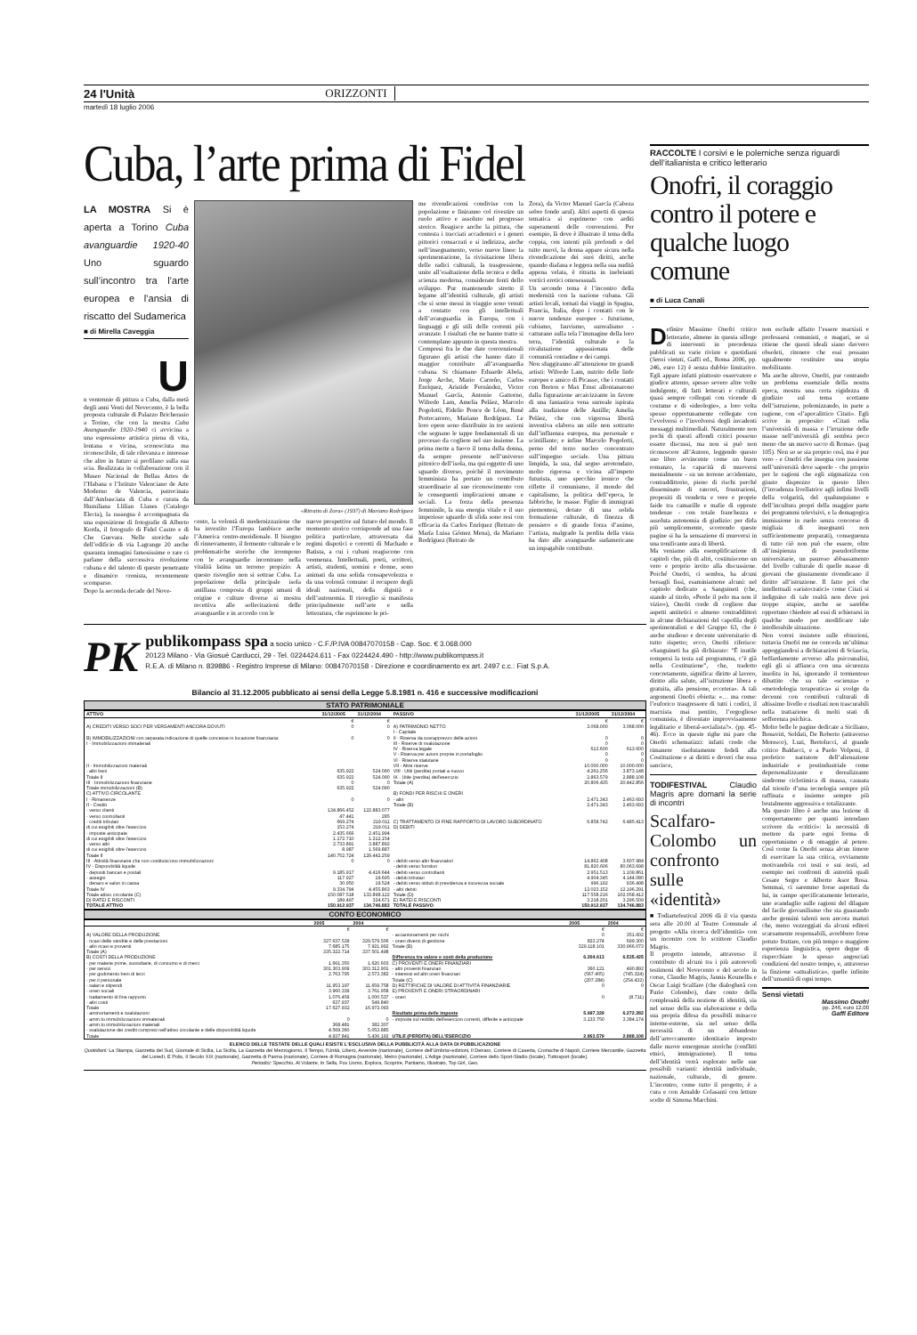24 l'Unità ORIZZONTI
martedì 18 luglio 2006
Cuba, l’arte prima di Fidel
LA MOSTRA Si è aperta a Torino Cuba avanguardie 1920-40 Uno sguardo sull’incontro tra l’arte europea e l’ansia di riscatto del Sudamerica
■ di Mirella Caveggia
U
n ventennio di pittura a Cuba, dalla metà degli anni Venti del Novecento, è la bella proposta culturale di Palazzo Bricherasio a Torino, che con la mostra Cuba Avanguardie 1920-1940 ci avvicina a una espressione artistica piena di vita, lontana e vicina, sconosciuta ma riconoscibile, di tale rilevanza e interesse che altre in futuro si profilano sulla sua scia. Realizzata in collaborazione con il Museo Nacional de Bellas Artes de l’Habana e l’Istituto Valenciano de Arte Moderno de Valencia, patrocinata dall’Ambasciata di Cuba e curata da Humiliana Llilian Llanes (Catalogo Electa), la rassegna è accompagnata da una esposizione di fotografie di Alberto Korda, il fotografo di Fidel Castro e di Che Guevara. Nelle storiche sale dell’edificio di via Lagrange 20 anche quaranta immagini famosissime o rare ci parlano della successiva rivoluzione cubana e del talento di questo penetrante e dinamico cronista, recentemente scomparso.
Dopo la seconda decade del Nove-
«Ritratto di Zora» (1937) di Mariano Rodríguez
cento, la volontà di modernizzazione che ha investito l’Europa lambisce anche l’America centro-meridionale. Il bisogno di rinnovamento, il fermento culturale e le problematiche storiche che irrompono con le avanguardie incontrano nella vitalità latina un terreno propizio. A questo risveglio non si sottrae Cuba. La popolazione della principale isola antillana composta di gruppi umani di origine e culture diverse si mostra recettiva alle sollecitazioni delle avanguardie e in accordo con le
nuove prospettive sul futuro del mondo. Il momento storico corrisponde ad una fase politica particolare, attraversata dai regimi dispotici e corrotti di Machado e Batista, a cui i cubani reagiscono con veemenza. Intellettuali, poeti, scrittori, artisti, studenti, uomini e donne, sono animati da una solida consapevolezza e da una volontà comune: il recupero degli ideali nazionali, della dignità e dell’autonomia. Il risveglio si manifesta principalmente nell’arte e nella letteratura, che esprimono le pri-
me rivendicazioni condivise con la popolazione e finiranno col rivestire un ruolo attivo e assoluto nel progresso storico. Reagisce anche la pittura, che contesta i tracciati accademici e i generi pittorici consacrati e si indirizza, anche nell’insegnamento, verso nuove linee: la sperimentazione, la rivisitazione libera delle radici culturali, la trasgressione, unite all’esaltazione della tecnica e della scienza moderna, considerate fonti dello sviluppo. Pur mantenendo stretto il legame all’identità culturale, gli artisti che si sono messi in viaggio sono venuti a contatto con gli intellettuali dell’avanguardia in Europa, con i linguaggi e gli stili delle correnti più avanzate. I risultati che ne hanno tratto si contemplano appunto in questa mostra.
Compresi fra le due date convenzionali figurano gli artisti che hanno dato il maggior contributo all’avanguardia cubana. Si chiamano Eduardo Abela, Jorge Arche, Mario Carreño, Carlos Enríquez, Aristide Fernández, Victor Manuel García, Antonio Gattorno, Wifredo Lam, Amelia Peláez, Marcelo Pogolotti, Fidelio Ponce de Léon, René Portocarrero, Mariano Rodríguez. Le loro opere sono distribuite in tre sezioni che segnano le tappe fondamentali di un processo da cogliere nel suo insieme. La prima mette a fuoco il tema della donna, da sempre presente nell’universo pittorico dell’isola, ma qui oggetto di uno sguardo diverso, poiché il movimento femminista ha portato un contributo straordinario al suo riconoscimento con le conseguenti implicazioni umane e sociali. La forza della presenza femminile, la sua energia vitale e il suo imperioso sguardo di sfida sono resi con efficacia da Carlos Enríquez (Retrato de María Luisa Gómez Mena), da Mariano Rodríguez (Retrato de
Zora), da Victor Manuel García (Cabeza sobre fondo azul). Altri aspetti di questa tematica si esprimono con arditi superamenti delle convenzioni. Per esempio, là dove è illustrato il tema della coppia, con intenti più profondi e del tutto nuovi, la donna appare sicura nella rivendicazione dei suoi diritti, anche quando diafana e leggera nella sua nudità appena velata, è ritratta in inebrianti vortici erotici omosessuali.
Un secondo tema è l’incontro della modernità con la nazione cubana. Gli artisti locali, tornati dai viaggi in Spagna, Francia, Italia, dopo i contatti con le nuove tendenze europee - futurismo, cubismo, fauvismo, surrealismo - catturano sulla tela l’immagine della loro terra, l’identità culturale e la rivalutazione appassionata delle comunità contadine e dei campi.
Non sfuggiranno all’attenzione tre grandi artisti: Wifredo Lam, nutrito delle linfe europee e amico di Picasso, che i contatti con Breton e Max Ernst allontanarono dalla figurazione arcaicizzante in favore di una fantastica vena surreale ispirata alla tradizione delle Antille; Amelia Peláez, che con vigorosa libertà inventiva elabora un stile non sottratto dall’influenza europea, ma personale e scintillante; e infine Marcelo Pogolotti, perno del terzo nucleo concentrato sull’impegno sociale. Una pittura limpida, la sua, dal segno arrotondato, molto rigorosa e vicina all’impeto futurista, uno specchio ironico che riflette il comunismo, il mondo del capitalismo, la politica dell’epoca, le fabbriche, le masse. Figlio di immigrati piemontesi, dotato di una solida formazione culturale, di finezza di pensiero e di grande forza d’animo, l’artista, malgrado la perdita della vista ha dato alle avanguardie sudamericane un impagabile contributo.
PK
publikompass spa a socio unico - C.F./P.IVA 00847070158 - Cap. Soc. € 3.068.000
20123 Milano - Via Giosuè Carducci, 29 - Tel. 0224424.611 - Fax 0224424.490 - http://www.publikompass.it
R.E.A. di Milano n. 839886 - Registro Imprese di Milano: 00847070158 - Direzione e coordinamento ex art. 2497 c.c.: Fiat S.p.A.
Bilancio al 31.12.2005 pubblicato ai sensi della Legge 5.8.1981 n. 416 e successive modificazioni
STATO PATRIMONIALE
| ATTIVO | 31/12/2005 | 31/12/2004 | PASSIVO | 31/12/2005 | 31/12/2004 |
| --- | --- | --- | --- | --- | --- |
| | € | € | | € | € |
| A) CREDITI VERSO SOCI PER VERSAMENTI ANCORA DOVUTI | 0 | 0 | A) PATRIMONIO NETTO I - Capitale | 3.068.000 | 3.068.000 |
| B) IMMOBILIZZAZIONI con separata indicazione di quelle concesse in locazione finanziaria: I - Immobilizzazioni immateriali | 0 | 0 | II - Riserva da sovrapprezzo delle azioni III - Riserve di rivalutazione IV - Riserva legale V - Riserva per azioni proprie in portafoglio VI - Riserve statutarie | 0 0 613.600 0 0 | 0 0 613.600 0 0 |
| II - Immobilizzazioni materiali - altri beni Totale II III - Immobilizzazioni finanziarie Totale immobilizzazioni (B) | 635.922 635.922 0 635.922 | 524.090 524.090 0 524.090 | VII - Altre riserve VIII - Utili (perdite) portati a nuovo IX - Utile (perdita) dell'esercizio Totale (A) | 10.000.000 4.261.256 2.863.579 20.806.435 | 10.000.000 3.873.148 2.888.108 20.442.856 |
| C) ATTIVO CIRCOLANTE I - Rimanenze II - Crediti - verso clienti - verso controllanti | 0 134.866.452 47.441 | 0 122.883.077 285 | B) FONDI PER RISCHI E ONERI - altri Totale (B) | 2.471.343 2.471.343 | 2.463.693 2.463.693 |
| - crediti tributari di cui esigibili oltre l'esercizio - imposte anticipate di cui esigibili oltre l'esercizio - verso altri di cui esigibili oltre l'esercizio Totale II | 669.274 153.274 2.435.666 1.172.710 2.733.891 8.987 140.752.724 | 219.011 219.011 2.451.994 1.212.154 3.887.892 1.569.887 129.442.259 | C) TRATTAMENTO DI FINE RAPPORTO DI LAVORO SUBORDINATO D) DEBITI | 6.858.742 | 6.485.413 |
| III - Attività finanziarie che non costituiscono immobilizzazioni IV - Disponibilità liquide - depositi bancari e postali - assegni - denaro e valori in cassa Totale IV Totale attivo circolante (C) | 0 9.185.917 117.927 30.950 9.334.794 150.087.518 | 0 4.416.644 19.695 19.524 4.455.863 133.898.122 | - debiti verso altri finanziatori - debiti verso fornitori - debiti verso controllanti - debiti tributari - debiti verso istituti di previdenza e sicurezza sociale - altri debiti Totale (D) | 14.862.408 81.820.606 2.951.513 4.904.345 996.192 12.023.152 117.558.216 | 3.607.984 80.063.698 1.109.861 4.144.080 936.498 12.196.291 102.058.412 |
| D) RATEI E RISCONTI | 189.497 | 324.671 | E) RATEI E RISCONTI | 3.218.201 | 3.296.509 |
| TOTALE ATTIVO | 150.912.937 | 134.746.883 | TOTALE PASSIVO | 150.912.937 | 134.746.883 |
CONTO ECONOMICO
| | 2005 | 2004 | | 2005 | 2004 |
| --- | --- | --- | --- | --- | --- |
| | € | € | | € | € |
| A) VALORE DELLA PRODUZIONE - ricavi delle vendite e delle prestazioni - altri ricavi e proventi Totale (A) | 327.637.539 7.685.175 335.322.714 | 329.579.506 7.921.992 337.501.498 | - accantonamenti per rischi - oneri diversi di gestione Totale (B) | 0 823.274 329.118.101 | 351.602 699.300 330.966.073 |
| B) COSTI DELLA PRODUZIONE | | | Differenza tra valore e costi della produzione | 6.204.613 | 6.535.425 |
| - per materie prime, sussidiarie, di consumo e di merci - per servizi - per godimento beni di terzi - per il personale - salari e stipendi - oneri sociali - trattamento di fine rapporto - altri costi Totale | 1.661.350 301.303.909 2.763.795 11.953.197 3.960.339 1.076.459 637.937 17.627.932 | 1.620.603 303.312.901 2.573.382 11.659.758 3.761.958 1.000.537 549.840 16.972.093 | C) PROVENTI E ONERI FINANZIARI - altri proventi finanziari - interessi ed altri oneri finanziari Totale (C) D) RETTIFICHE DI VALORE DI ATTIVITÀ FINANZIARIE E) PROVENTI E ONERI STRAORDINARI - oneri | 360.121 (567.405) (207.284) 0 0 | 490.892 (745.324) (254.432) 0 (8.711) |
| - ammortamenti e svalutazioni - amm.to immobilizzazioni immateriali - amm.to immobilizzazioni materiali - svalutazione dei crediti compresi nell'attivo circolante e delle disponibilità liquide | 0 368.481 4.569.360 | 0 382.307 5.053.885 | Risultato prima delle imposte - imposte sul reddito dell'esercizio correnti, differite e anticipate | 5.997.329 3.133.750 | 6.272.282 3.384.174 |
| Totale | 4.937.841 | 5.436.192 | UTILE (PERDITA) DELL'ESERCIZIO | 2.863.579 | 2.888.108 |
ELENCO DELLE TESTATE DELLE QUALI ESISTE L'ESCLUSIVA DELLA PUBBLICITÀ ALLA DATA DI PUBBLICAZIONE
Quotidiani: La Stampa, Gazzetta del Sud, Giornale di Sicilia, La Sicilia, La Gazzetta del Mezzogiorno, Il Tempo, l'Unità, Libero, Avvenire (nazionale), Corriere dell'Umbria+edizioni, Il Denaro, Corriere di Caserta, Cronache di Napoli, Corriere Mercantile, Gazzetta del Lunedì, E Polis, Il Secolo XIX (nazionale), Gazzetta di Parma (nazionale), Corriere di Romagna (nazionale), Metro (nazionale), L'Adige (nazionale), Corriere dello Sport-Stadio (locale), Tuttosport (locale).
Periodici: Specchio, Al Volante, In Sella, Fox Uomo, Explora, Scoprire, Partiamo, Illustrato, Top Girl, Geo.
RACCOLTE I corsivi e le polemiche senza riguardi dell’italianista e critico letterario
Onofri, il coraggio contro il potere e qualche luogo comune
■ di Luca Canali
Definire Massimo Onofri critico letterario, almeno in questa silloge di interventi in precedenza pubblicati su varie riviste e quotidiani (Sensi vietati, Gaffi ed., Roma 2006, pp. 246, euro 12) è senza dubbio limitativo. Egli appare infatti piuttosto osservatore e giudice attento, spesso severo altre volte indulgente, di fatti letterari e culturali quasi sempre collegati con vicende di costume e di «ideologie», a loro volta spesso opportunamente collegate con l’evolversi o l’involversi degli invadenti messaggi multimediali. Naturalmente non pochi di questi affondi critici possono essere discussi, ma non si può non riconoscere all’Autore, leggendo questo suo libro avvincente come un buon romanzo, la capacità di muoversi mentalmente - su un terreno accidentato, contraddittorio, pieno di rischi perché disseminato di rancori, frustrazioni, propositi di vendetta e vere e proprie faide tra camarille e mafie di opposte tendenze - con totale franchezza e assoluta autonomia di giudizio: per dirla più semplicemente, scorrendo queste pagine si ha la sensazione di muoversi in una tonificante aura di libertà.
Ma veniamo alla esemplificazione di capitoli che, più di altri, costituiscono un vero e proprio invito alla discussione. Poiché Onofri, ci sembra, ha alcuni bersagli fissi, esaminiamone alcuni: nel capitolo dedicato a Sanguineti (che, stando al titolo, «Perde il pelo ma non il vizio»), Onofri crede di cogliere due aspetti antitetici o almeno contraddittori in alcune dichiarazioni del capofila degli sperimentalisti e del Gruppo 63, che è anche studioso e docente universitario di tutto rispetto; ecco, Onofri riferisce: «Sanguineti ha già dichiarato: “È inutile rompersi la testa sul programma, c’è già nella Costituzione”, che, tradotto concretamente, significa: diritto al lavoro, diritto alla salute, all’istruzione libera e gratuita, alla pensione, eccetera». A tali argomenti Onofri obietta: «… ma come: l’euforico trasgressore di tutti i codici, il marxista mai pentito, l’orgoglioso comunista, è diventato improvvisamente legalitario e liberal-socialista?». (pp. 45-46). Ecco in queste righe mi pare che Onofri schematizzi: infatti credo che rimanere risolutamente fedeli alla Costituzione e ai diritti e doveri che essa sancisce,
TODIFESTIVAL Claudio Magris apre domani la serie di incontri
Scalfaro-Colombo un confronto sulle «identità»
■ Todiartefestival 2006 dà il via questa sera alle 20.00 al Teatro Comunale al progetto «Alla ricerca dell’identità» con un incontro con lo scrittore Claudio Magris.
Il progetto intende, attraverso il contributo di alcuni tra i più autorevoli testimoni del Novecento e del secolo in corso, Claudio Magris, Jannis Kounellis e Oscar Luigi Scalfaro (che dialogherà con Furio Colombo), dare conto della complessità della nozione di identità, sia nel senso della sua elaborazione e della sua propria difesa da possibili minacce interne-esterne, sia nel senso della necessità di un abbandono dell’arroccamento identitario imposto dalle nuove emergenze storiche (conflitti etnici, immigrazione). Il tema dell’identità verrà esplorato nelle sue possibili varianti: identità individuale, nazionale, culturale, di genere. L’incontro, come tutto il progetto, è a cura e con Arnaldo Colasanti con letture scelte di Simona Marchini.
non esclude affatto l’essere marxisti e professarsi comunisti, e magari, se si ritiene che questi ideali siano davvero obsoleti, ritenere che essi possano ugualmente costituire una utopia mobilitante.
Ma anche altrove, Onofri, pur centrando un problema essenziale della nostra epoca, mostra una certa rigidezza di giudizio sul tema scottante dell’istruzione, polemizzando, in parte a ragione, con «l’apocalittico Citati». Egli scrive in proposito: «Citati odia l’università di massa e l’irruzione delle masse nell’università gli sembra poco meno che un nuovo sacco di Roma». (pag 105). Non so se sia proprio così, ma è pur vero - e Onofri che insegna con passione nell’università deve saperlo - che proprio per le ragioni che egli stigmatizza con giusto disprezzo in questo libro (l’invadenza livellatrice agli infimi livelli della volgarità, del qualunquismo e dell’incultura propri della maggior parte dei programmi televisivi, e la demagogica immissione in ruolo senza concorso di migliaia di insegnanti non sufficientemente preparati), conseguenza di tutto ciò non può che essere, oltre all’insipienza di pseudoriforme universitarie, un pauroso abbassamento del livello culturale di quelle masse di giovani che giustamente rivendicano il diritto all’istruzione. Il fatto poi che intellettuali «aristocratici» come Citati si indignino di tale realtà non deve poi troppo stupire, anche se sarebbe opportuno chiedere ad essi di schierarsi in qualche modo per modificare tale intollerabile situazione.
Non vorrei insistere sulle obiezioni, tuttavia Onofri me ne conceda un’ultima: appoggiandosi a dichiarazioni di Sciascia, beffardamente avverso alla psicoanalisi, egli gli si affianca con una sicurezza insolita in lui, ignorando il tormentoso dibattito che su tale «scienza» o «metodologia terapeutica» si svolge da decenni con contributi culturali di altissimo livello e risultati non trascurabili nella trattazione di molti stati di sofferenza psichica.
Molto belle le pagine dedicate a Siciliano, Bonaviri, Soldati, De Roberto (attraverso Moresco), Luzi, Bertolucci, al grande critico Baldacci, e a Paolo Volponi, il profetico narratore dell’alienazione industriale e postindustriale come depersonalizzante e derealizzante sindrome ciclotimica di massa, causata dal trionfo d’una tecnologia sempre più raffinata e insieme sempre più brutalmente aggressiva e totalizzante.
Ma questo libro è anche una lezione di comportamento per quanti intendano scrivere da «critici»: la necessità di mettere da parte ogni forma di opportunismo e di omaggio al potere. Così come fa Onofri senza alcun timore di esercitare la sua critica, ovviamente motivandola coi testi e sui testi, ad esempio nei confronti di autorità quali Cesare Segre e Alberto Asor Rosa. Semmai, ci saremmo forse aspettati da lui, in campo specificatamente letterario, uno scandaglio sulle ragioni del dilagare del facile giovanilismo che sta guastando anche genuini talenti non ancora maturi che, meno vezzeggiati da alcuni editori scarsamente responsabili, avrebbero forse potuto fruttare, con più tempo e maggiore esperienza linguistica, opere degne di rispecchiare le spesso angosciati condizioni del nostro tempo, e, attraverso la finzione «attualistica», quelle infinite dell’umanità di ogni tempo.
Sensi vietati
Massimo Onofri
pp. 246, euro 12,00
Gaffi Editore